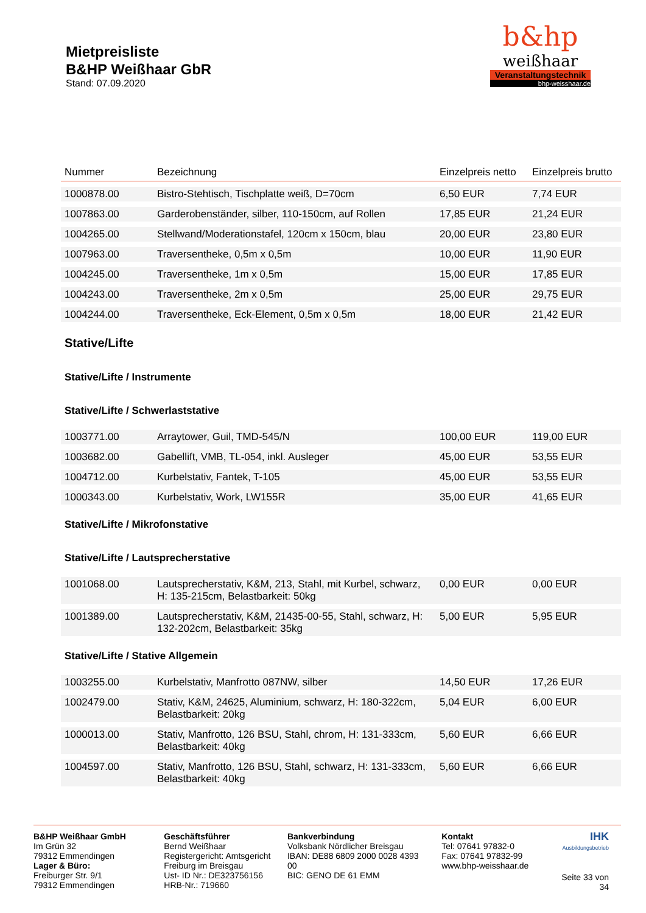Mietpreisliste
B&HP Weißhaar GbR
Stand: 07.09.2020
b&hp
weißhaar
Veranstaltungstechnik
bhp-weisshaar.de
| Nummer | Bezeichnung | Einzelpreis netto | Einzelpreis brutto |
| --- | --- | --- | --- |
| 1000878.00 | Bistro-Stehtisch, Tischplatte weiß, D=70cm | 6,50 EUR | 7,74 EUR |
| 1007863.00 | Garderobenständer, silber, 110-150cm, auf Rollen | 17,85 EUR | 21,24 EUR |
| 1004265.00 | Stellwand/Moderationstafel, 120cm x 150cm, blau | 20,00 EUR | 23,80 EUR |
| 1007963.00 | Traversentheke, 0,5m x 0,5m | 10,00 EUR | 11,90 EUR |
| 1004245.00 | Traversentheke, 1m x 0,5m | 15,00 EUR | 17,85 EUR |
| 1004243.00 | Traversentheke, 2m x 0,5m | 25,00 EUR | 29,75 EUR |
| 1004244.00 | Traversentheke, Eck-Element, 0,5m x 0,5m | 18,00 EUR | 21,42 EUR |
| Stative/Lifte | | | |
| Stative/Lifte / Instrumente | | | |
| Stative/Lifte / Schwerlaststative | | | |
| 1003771.00 | Arraytower, Guil, TMD-545/N | 100,00 EUR | 119,00 EUR |
| 1003682.00 | Gabellift, VMB, TL-054, inkl. Ausleger | 45,00 EUR | 53,55 EUR |
| 1004712.00 | Kurbelstativ, Fantek, T-105 | 45,00 EUR | 53,55 EUR |
| 1000343.00 | Kurbelstativ, Work, LW155R | 35,00 EUR | 41,65 EUR |
| Stative/Lifte / Mikrofonstative | | | |
| Stative/Lifte / Lautsprecherstative | | | |
| 1001068.00 | Lautsprecherstativ, K&M, 213, Stahl, mit Kurbel, schwarz, H: 135-215cm, Belastbarkeit: 50kg | 0,00 EUR | 0,00 EUR |
| 1001389.00 | Lautsprecherstativ, K&M, 21435-00-55, Stahl, schwarz, H: 132-202cm, Belastbarkeit: 35kg | 5,00 EUR | 5,95 EUR |
| Stative/Lifte / Stative Allgemein | | | |
| 1003255.00 | Kurbelstativ, Manfrotto 087NW, silber | 14,50 EUR | 17,26 EUR |
| 1002479.00 | Stativ, K&M, 24625, Aluminium, schwarz, H: 180-322cm, Belastbarkeit: 20kg | 5,04 EUR | 6,00 EUR |
| 1000013.00 | Stativ, Manfrotto, 126 BSU, Stahl, chrom, H: 131-333cm, Belastbarkeit: 40kg | 5,60 EUR | 6,66 EUR |
| 1004597.00 | Stativ, Manfrotto, 126 BSU, Stahl, schwarz, H: 131-333cm, Belastbarkeit: 40kg | 5,60 EUR | 6,66 EUR |
B&HP Weißhaar GmbH
Im Grün 32
79312 Emmendingen
Lager & Büro:
Freiburger Str. 9/1
79312 Emmendingen
Geschäftsführer
Bernd Weißhaar
Registergericht: Amtsgericht Freiburg im Breisgau
Ust- ID Nr.: DE323756156
HRB-Nr.: 719660
Bankverbindung
Volksbank Nördlicher Breisgau
IBAN: DE88 6809 2000 0028 4393 00
BIC: GENO DE 61 EMM
Kontakt
Tel: 07641 97832-0
Fax: 07641 97832-99
www.bhp-weisshaar.de
IHK
Ausbildungsbetrieb
Seite 33 von 34